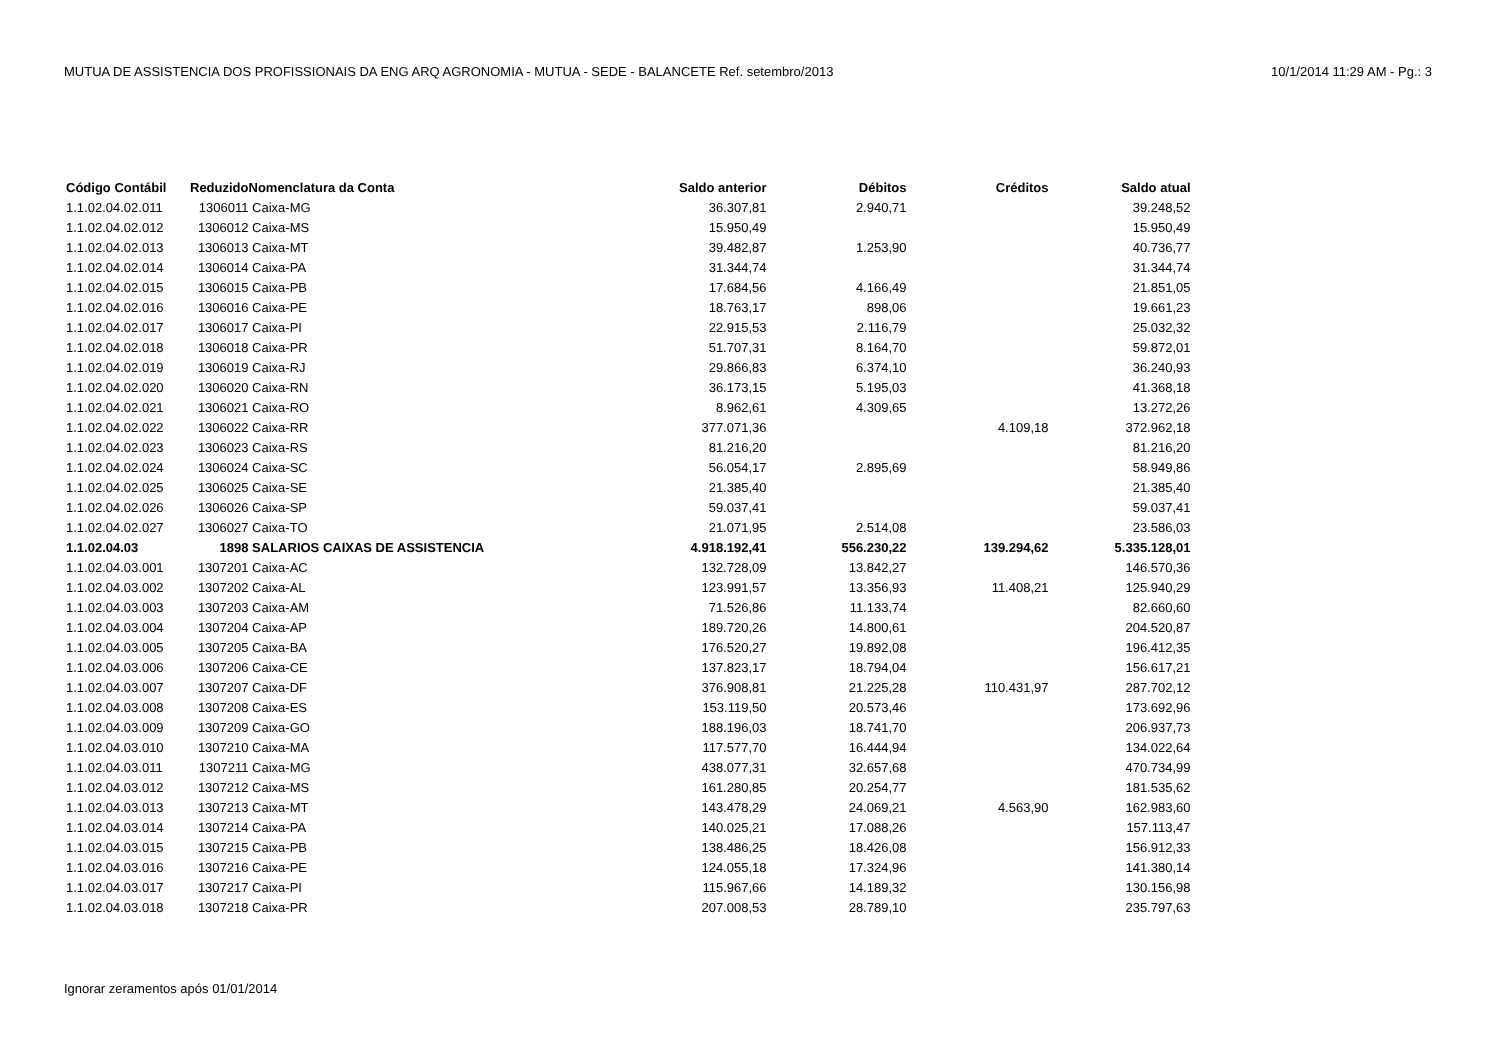MUTUA DE ASSISTENCIA DOS PROFISSIONAIS DA ENG ARQ AGRONOMIA - MUTUA - SEDE - BALANCETE Ref. setembro/2013 10/1/2014 11:29 AM - Pg.: 3
| Código Contábil | Reduzido | Nomenclatura da Conta | Saldo anterior | Débitos | Créditos | Saldo atual |
| --- | --- | --- | --- | --- | --- | --- |
| 1.1.02.04.02.011 | 1306011 | Caixa-MG | 36.307,81 | 2.940,71 | | 39.248,52 |
| 1.1.02.04.02.012 | 1306012 | Caixa-MS | 15.950,49 | | | 15.950,49 |
| 1.1.02.04.02.013 | 1306013 | Caixa-MT | 39.482,87 | 1.253,90 | | 40.736,77 |
| 1.1.02.04.02.014 | 1306014 | Caixa-PA | 31.344,74 | | | 31.344,74 |
| 1.1.02.04.02.015 | 1306015 | Caixa-PB | 17.684,56 | 4.166,49 | | 21.851,05 |
| 1.1.02.04.02.016 | 1306016 | Caixa-PE | 18.763,17 | 898,06 | | 19.661,23 |
| 1.1.02.04.02.017 | 1306017 | Caixa-PI | 22.915,53 | 2.116,79 | | 25.032,32 |
| 1.1.02.04.02.018 | 1306018 | Caixa-PR | 51.707,31 | 8.164,70 | | 59.872,01 |
| 1.1.02.04.02.019 | 1306019 | Caixa-RJ | 29.866,83 | 6.374,10 | | 36.240,93 |
| 1.1.02.04.02.020 | 1306020 | Caixa-RN | 36.173,15 | 5.195,03 | | 41.368,18 |
| 1.1.02.04.02.021 | 1306021 | Caixa-RO | 8.962,61 | 4.309,65 | | 13.272,26 |
| 1.1.02.04.02.022 | 1306022 | Caixa-RR | 377.071,36 | | 4.109,18 | 372.962,18 |
| 1.1.02.04.02.023 | 1306023 | Caixa-RS | 81.216,20 | | | 81.216,20 |
| 1.1.02.04.02.024 | 1306024 | Caixa-SC | 56.054,17 | 2.895,69 | | 58.949,86 |
| 1.1.02.04.02.025 | 1306025 | Caixa-SE | 21.385,40 | | | 21.385,40 |
| 1.1.02.04.02.026 | 1306026 | Caixa-SP | 59.037,41 | | | 59.037,41 |
| 1.1.02.04.02.027 | 1306027 | Caixa-TO | 21.071,95 | 2.514,08 | | 23.586,03 |
| 1.1.02.04.03 | 1898 | SALARIOS CAIXAS DE ASSISTENCIA | 4.918.192,41 | 556.230,22 | 139.294,62 | 5.335.128,01 |
| 1.1.02.04.03.001 | 1307201 | Caixa-AC | 132.728,09 | 13.842,27 | | 146.570,36 |
| 1.1.02.04.03.002 | 1307202 | Caixa-AL | 123.991,57 | 13.356,93 | 11.408,21 | 125.940,29 |
| 1.1.02.04.03.003 | 1307203 | Caixa-AM | 71.526,86 | 11.133,74 | | 82.660,60 |
| 1.1.02.04.03.004 | 1307204 | Caixa-AP | 189.720,26 | 14.800,61 | | 204.520,87 |
| 1.1.02.04.03.005 | 1307205 | Caixa-BA | 176.520,27 | 19.892,08 | | 196.412,35 |
| 1.1.02.04.03.006 | 1307206 | Caixa-CE | 137.823,17 | 18.794,04 | | 156.617,21 |
| 1.1.02.04.03.007 | 1307207 | Caixa-DF | 376.908,81 | 21.225,28 | 110.431,97 | 287.702,12 |
| 1.1.02.04.03.008 | 1307208 | Caixa-ES | 153.119,50 | 20.573,46 | | 173.692,96 |
| 1.1.02.04.03.009 | 1307209 | Caixa-GO | 188.196,03 | 18.741,70 | | 206.937,73 |
| 1.1.02.04.03.010 | 1307210 | Caixa-MA | 117.577,70 | 16.444,94 | | 134.022,64 |
| 1.1.02.04.03.011 | 1307211 | Caixa-MG | 438.077,31 | 32.657,68 | | 470.734,99 |
| 1.1.02.04.03.012 | 1307212 | Caixa-MS | 161.280,85 | 20.254,77 | | 181.535,62 |
| 1.1.02.04.03.013 | 1307213 | Caixa-MT | 143.478,29 | 24.069,21 | 4.563,90 | 162.983,60 |
| 1.1.02.04.03.014 | 1307214 | Caixa-PA | 140.025,21 | 17.088,26 | | 157.113,47 |
| 1.1.02.04.03.015 | 1307215 | Caixa-PB | 138.486,25 | 18.426,08 | | 156.912,33 |
| 1.1.02.04.03.016 | 1307216 | Caixa-PE | 124.055,18 | 17.324,96 | | 141.380,14 |
| 1.1.02.04.03.017 | 1307217 | Caixa-PI | 115.967,66 | 14.189,32 | | 130.156,98 |
| 1.1.02.04.03.018 | 1307218 | Caixa-PR | 207.008,53 | 28.789,10 | | 235.797,63 |
Ignorar zeramentos após 01/01/2014